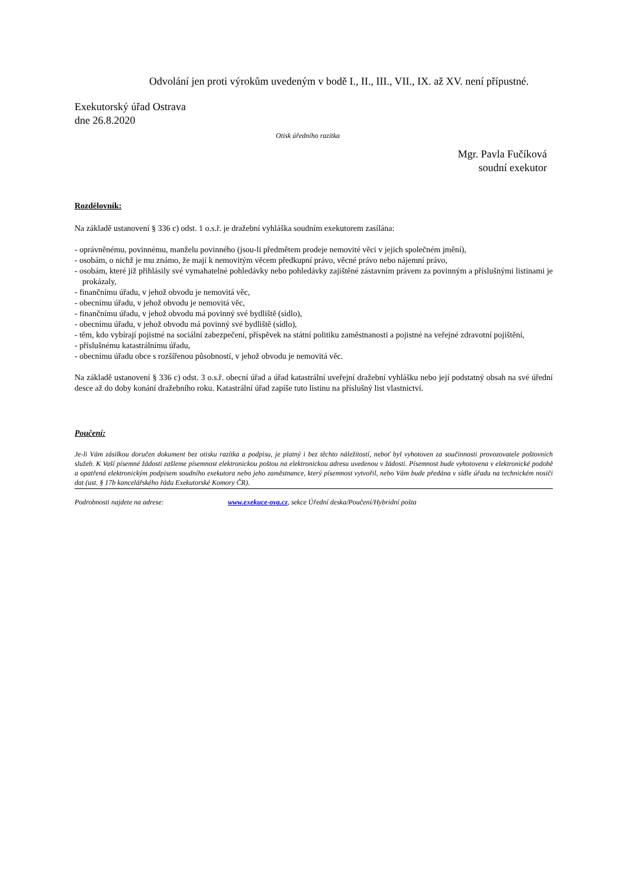Odvolání jen proti výrokům uvedeným v bodě I., II., III., VII., IX. až XV. není přípustné.
Exekutorský úřad Ostrava
dne 26.8.2020
Otisk úředního razítka
Mgr. Pavla Fučíková
soudní exekutor
Rozdělovník:
Na základě ustanovení § 336 c) odst. 1 o.s.ř. je dražební vyhláška soudním exekutorem zasílána:
- oprávněnému, povinnému, manželu povinného (jsou-li předmětem prodeje nemovité věci v jejich společném jmění),
- osobám, o nichž je mu známo, že mají k nemovitým věcem předkupní právo, věcné právo nebo nájemní právo,
- osobám, které již přihlásily své vymahatelné pohledávky nebo pohledávky zajištěné zástavním právem za povinným a příslušnými listinami je prokázaly,
- finančnímu úřadu, v jehož obvodu je nemovitá věc,
- obecnímu úřadu, v jehož obvodu je nemovitá věc,
- finančnímu úřadu, v jehož obvodu má povinný své bydliště (sídlo),
- obecnímu úřadu, v jehož obvodu má povinný své bydliště (sídlo),
- těm, kdo vybírají pojistné na sociální zabezpečení, příspěvek na státní politiku zaměstnanosti a pojistné na veřejné zdravotní pojištění,
- příslušnému katastrálnímu úřadu,
- obecnímu úřadu obce s rozšířenou působností, v jehož obvodu je nemovitá věc.
Na základě ustanovení § 336 c) odst. 3 o.s.ř. obecní úřad a úřad katastrální uveřejní dražební vyhlášku nebo její podstatný obsah na své úřední desce až do doby konání dražebního roku. Katastrální úřad zapíše tuto listinu na příslušný list vlastnictví.
Poučení:
Je-li Vám zásilkou doručen dokument bez otisku razítka a podpisu, je platný i bez těchto náležitostí, neboť byl vyhotoven za součinnosti provozovatele poštovních služeb. K Vaší písemné žádosti zašleme písemnost elektronickou poštou na elektronickou adresu uvedenou v žádosti. Písemnost bude vyhotovena v elektronické podobě a opatřená elektronickým podpisem soudního exekutora nebo jeho zaměstnance, který písemnost vytvořil, nebo Vám bude předána v sídle úřadu na technickém nosiči dat (ust. § 17b kancelářského řádu Exekutorské Komory ČR).
Podrobnosti najdete na adrese: www.exekuce-ova.cz, sekce Úřední deska/Poučení/Hybridní pošta